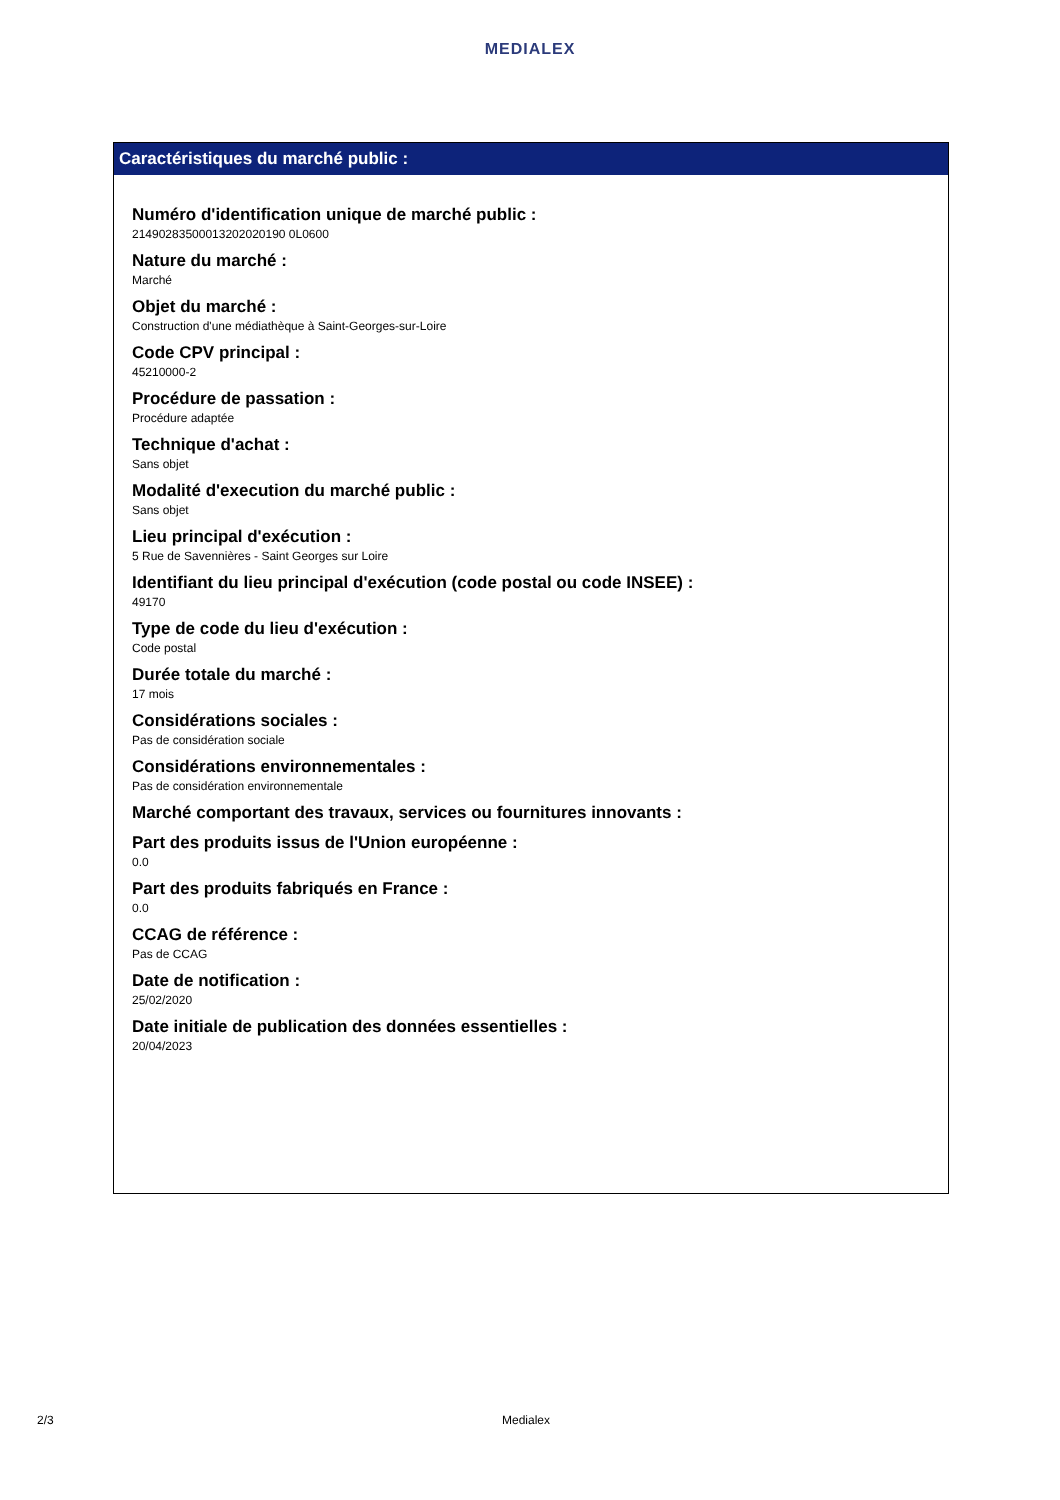MEDIALEX
Caractéristiques du marché public :
Numéro d'identification unique de marché public :
21490283500013202020190 0L0600
Nature du marché :
Marché
Objet du marché :
Construction d'une médiathèque à Saint-Georges-sur-Loire
Code CPV principal :
45210000-2
Procédure de passation :
Procédure adaptée
Technique d'achat :
Sans objet
Modalité d'execution du marché public :
Sans objet
Lieu principal d'exécution :
5 Rue de Savennières - Saint Georges sur Loire
Identifiant du lieu principal d'exécution (code postal ou code INSEE) :
49170
Type de code du lieu d'exécution :
Code postal
Durée totale du marché :
17 mois
Considérations sociales :
Pas de considération sociale
Considérations environnementales :
Pas de considération environnementale
Marché comportant des travaux, services ou fournitures innovants :
Part des produits issus de l'Union européenne :
0.0
Part des produits fabriqués en France :
0.0
CCAG de référence :
Pas de CCAG
Date de notification :
25/02/2020
Date initiale de publication des données essentielles :
20/04/2023
2/3 Medialex